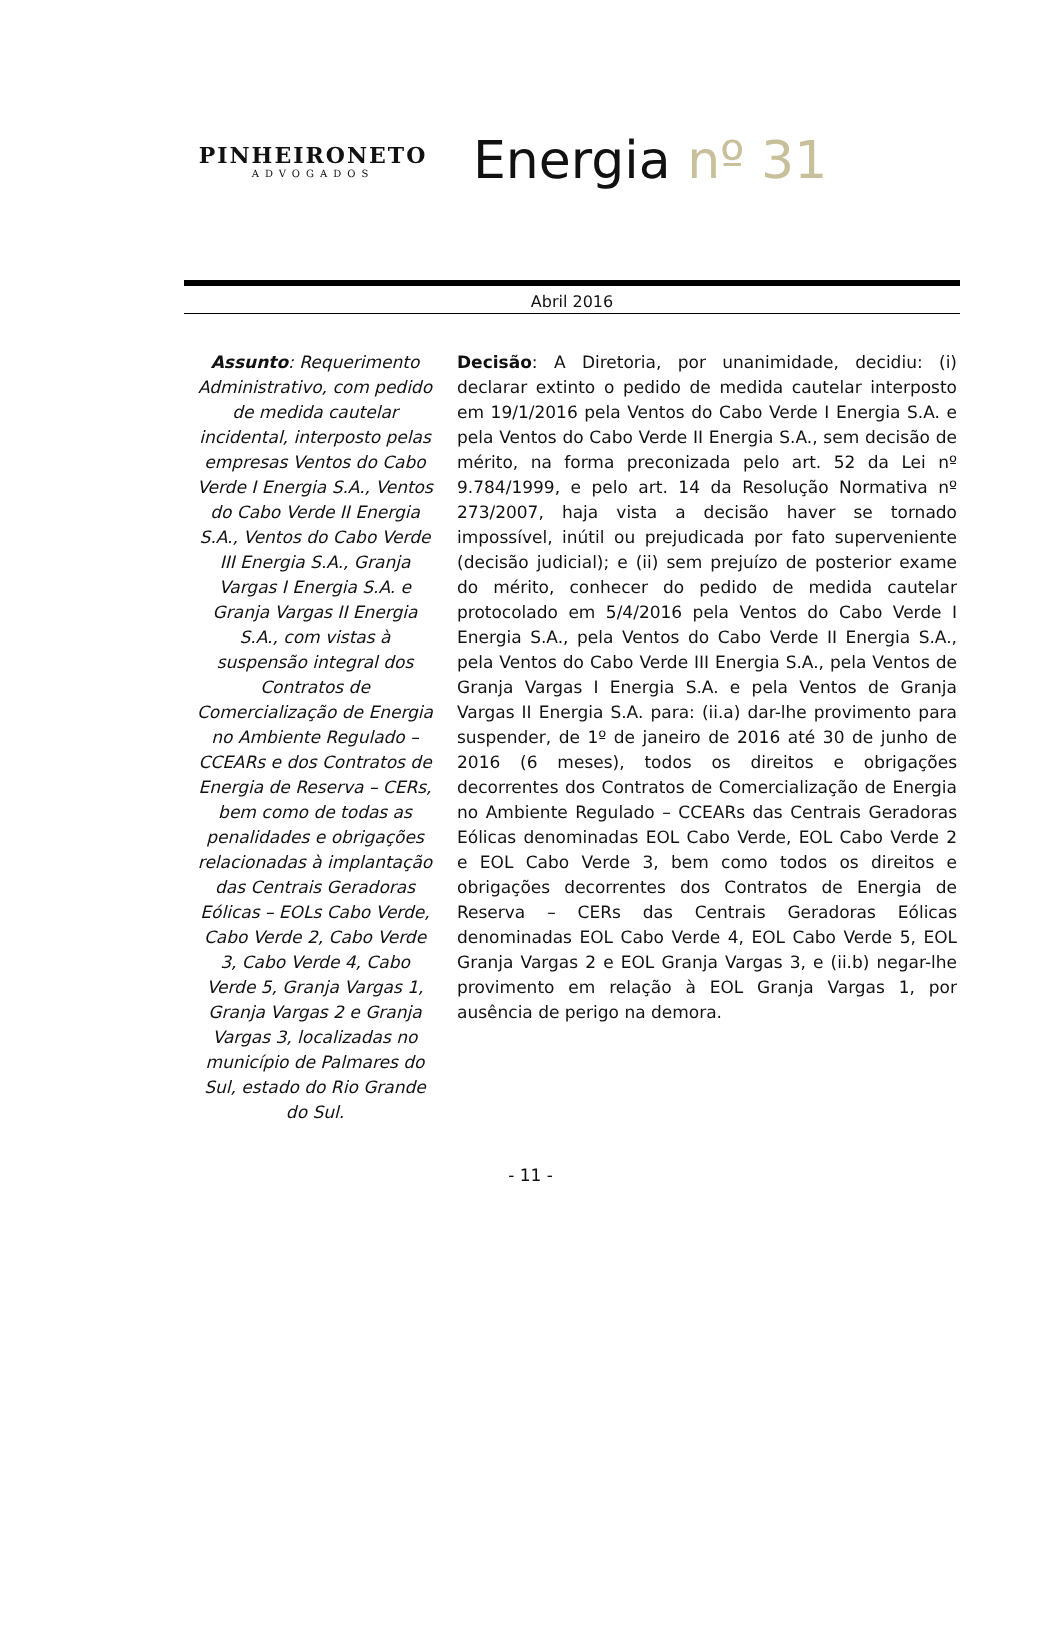PINHEIRONETO
ADVOGADOS
Energia nº 31
Abril 2016
Assunto: Requerimento Administrativo, com pedido de medida cautelar incidental, interposto pelas empresas Ventos do Cabo Verde I Energia S.A., Ventos do Cabo Verde II Energia S.A., Ventos do Cabo Verde III Energia S.A., Granja Vargas I Energia S.A. e Granja Vargas II Energia S.A., com vistas à suspensão integral dos Contratos de Comercialização de Energia no Ambiente Regulado – CCEARs e dos Contratos de Energia de Reserva – CERs, bem como de todas as penalidades e obrigações relacionadas à implantação das Centrais Geradoras Eólicas – EOLs Cabo Verde, Cabo Verde 2, Cabo Verde 3, Cabo Verde 4, Cabo Verde 5, Granja Vargas 1, Granja Vargas 2 e Granja Vargas 3, localizadas no município de Palmares do Sul, estado do Rio Grande do Sul.
Decisão: A Diretoria, por unanimidade, decidiu: (i) declarar extinto o pedido de medida cautelar interposto em 19/1/2016 pela Ventos do Cabo Verde I Energia S.A. e pela Ventos do Cabo Verde II Energia S.A., sem decisão de mérito, na forma preconizada pelo art. 52 da Lei nº 9.784/1999, e pelo art. 14 da Resolução Normativa nº 273/2007, haja vista a decisão haver se tornado impossível, inútil ou prejudicada por fato superveniente (decisão judicial); e (ii) sem prejuízo de posterior exame do mérito, conhecer do pedido de medida cautelar protocolado em 5/4/2016 pela Ventos do Cabo Verde I Energia S.A., pela Ventos do Cabo Verde II Energia S.A., pela Ventos do Cabo Verde III Energia S.A., pela Ventos de Granja Vargas I Energia S.A. e pela Ventos de Granja Vargas II Energia S.A. para: (ii.a) dar-lhe provimento para suspender, de 1º de janeiro de 2016 até 30 de junho de 2016 (6 meses), todos os direitos e obrigações decorrentes dos Contratos de Comercialização de Energia no Ambiente Regulado – CCEARs das Centrais Geradoras Eólicas denominadas EOL Cabo Verde, EOL Cabo Verde 2 e EOL Cabo Verde 3, bem como todos os direitos e obrigações decorrentes dos Contratos de Energia de Reserva – CERs das Centrais Geradoras Eólicas denominadas EOL Cabo Verde 4, EOL Cabo Verde 5, EOL Granja Vargas 2 e EOL Granja Vargas 3, e (ii.b) negar-lhe provimento em relação à EOL Granja Vargas 1, por ausência de perigo na demora.
- 11 -